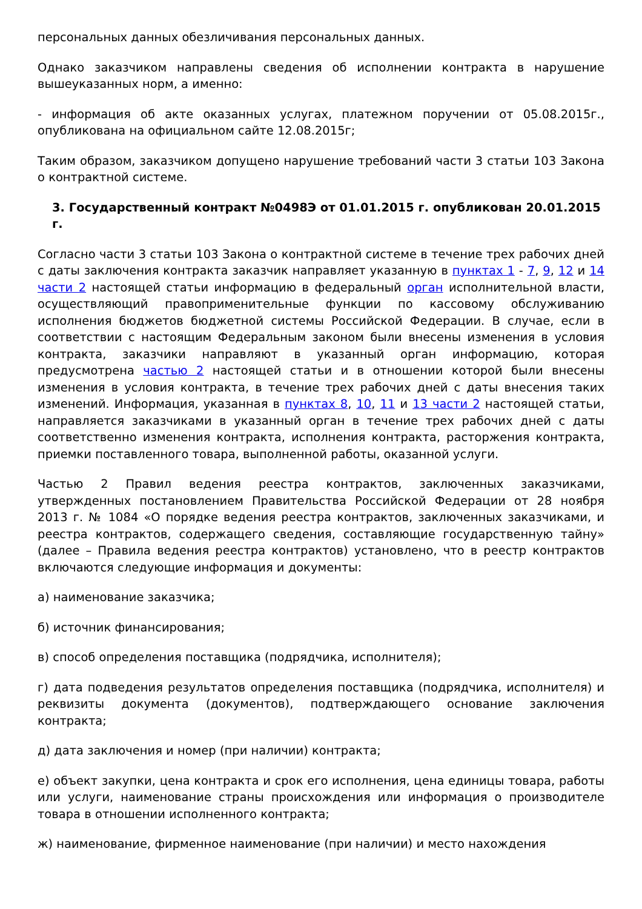персональных данных обезличивания персональных данных.
Однако заказчиком направлены сведения об исполнении контракта в нарушение вышеуказанных норм, а именно:
- информация об акте оказанных услугах, платежном поручении от 05.08.2015г., опубликована на официальном сайте 12.08.2015г;
Таким образом, заказчиком допущено нарушение требований части 3 статьи 103 Закона о контрактной системе.
3. Государственный контракт №0498Э от 01.01.2015 г. опубликован 20.01.2015 г.
Согласно части 3 статьи 103 Закона о контрактной системе в течение трех рабочих дней с даты заключения контракта заказчик направляет указанную в пунктах 1 - 7, 9, 12 и 14 части 2 настоящей статьи информацию в федеральный орган исполнительной власти, осуществляющий правоприменительные функции по кассовому обслуживанию исполнения бюджетов бюджетной системы Российской Федерации. В случае, если в соответствии с настоящим Федеральным законом были внесены изменения в условия контракта, заказчики направляют в указанный орган информацию, которая предусмотрена частью 2 настоящей статьи и в отношении которой были внесены изменения в условия контракта, в течение трех рабочих дней с даты внесения таких изменений. Информация, указанная в пунктах 8, 10, 11 и 13 части 2 настоящей статьи, направляется заказчиками в указанный орган в течение трех рабочих дней с даты соответственно изменения контракта, исполнения контракта, расторжения контракта, приемки поставленного товара, выполненной работы, оказанной услуги.
Частью 2 Правил ведения реестра контрактов, заключенных заказчиками, утвержденных постановлением Правительства Российской Федерации от 28 ноября 2013 г. № 1084 «О порядке ведения реестра контрактов, заключенных заказчиками, и реестра контрактов, содержащего сведения, составляющие государственную тайну» (далее – Правила ведения реестра контрактов) установлено, что в реестр контрактов включаются следующие информация и документы:
а) наименование заказчика;
б) источник финансирования;
в) способ определения поставщика (подрядчика, исполнителя);
г) дата подведения результатов определения поставщика (подрядчика, исполнителя) и реквизиты документа (документов), подтверждающего основание заключения контракта;
д) дата заключения и номер (при наличии) контракта;
е) объект закупки, цена контракта и срок его исполнения, цена единицы товара, работы или услуги, наименование страны происхождения или информация о производителе товара в отношении исполненного контракта;
ж) наименование, фирменное наименование (при наличии) и место нахождения